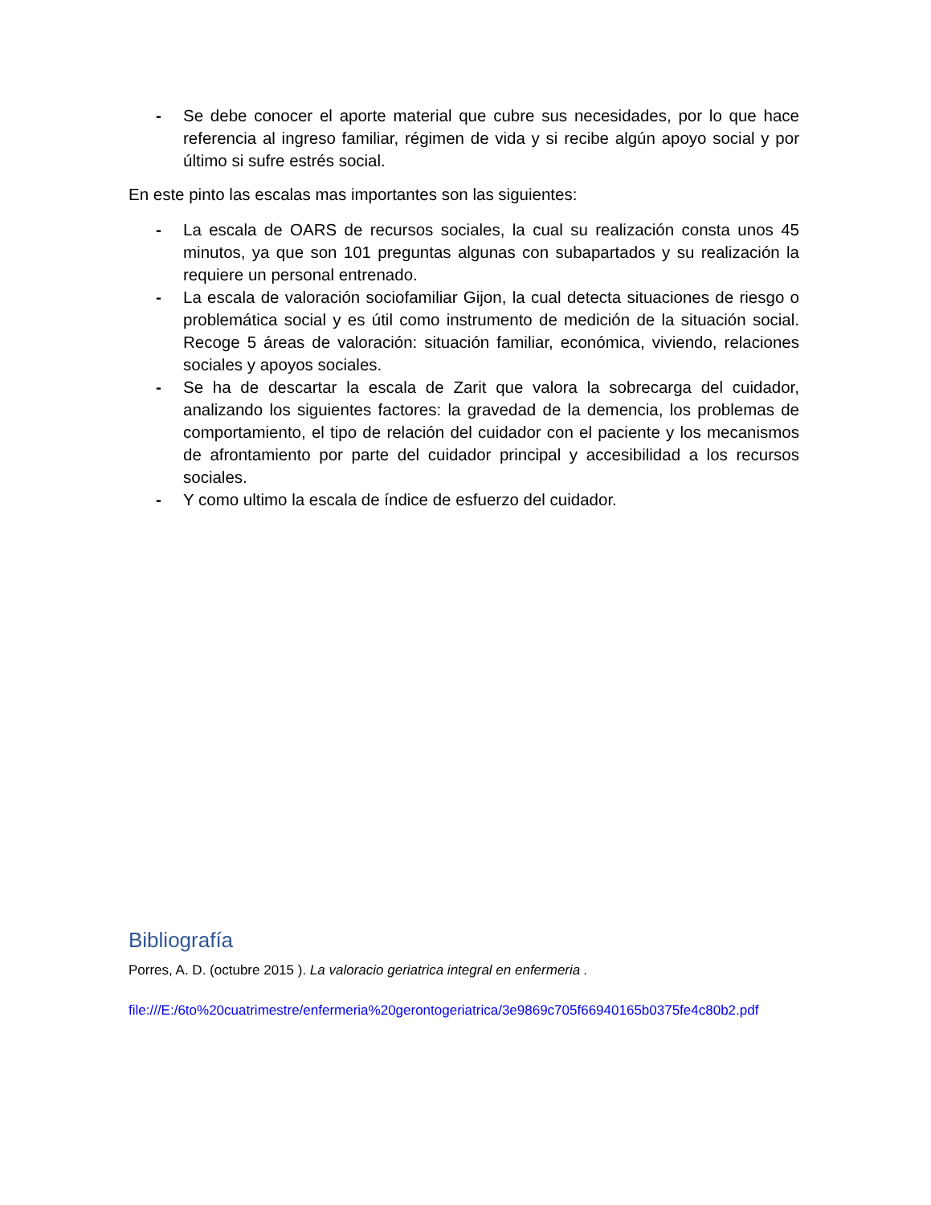- Se debe conocer el aporte material que cubre sus necesidades, por lo que hace referencia al ingreso familiar, régimen de vida y si recibe algún apoyo social y por último si sufre estrés social.
En este pinto las escalas mas importantes son las siguientes:
- La escala de OARS de recursos sociales, la cual su realización consta unos 45 minutos, ya que son 101 preguntas algunas con subapartados y su realización la requiere un personal entrenado.
- La escala de valoración sociofamiliar Gijon, la cual detecta situaciones de riesgo o problemática social y es útil como instrumento de medición de la situación social. Recoge 5 áreas de valoración: situación familiar, económica, viviendo, relaciones sociales y apoyos sociales.
- Se ha de descartar la escala de Zarit que valora la sobrecarga del cuidador, analizando los siguientes factores: la gravedad de la demencia, los problemas de comportamiento, el tipo de relación del cuidador con el paciente y los mecanismos de afrontamiento por parte del cuidador principal y accesibilidad a los recursos sociales.
- Y como ultimo la escala de índice de esfuerzo del cuidador.
Bibliografía
Porres, A. D. (octubre 2015 ). La valoracio geriatrica integral en enfermeria .
file:///E:/6to%20cuatrimestre/enfermeria%20gerontogeriatrica/3e9869c705f66940165b0375fe4c80b2.pdf